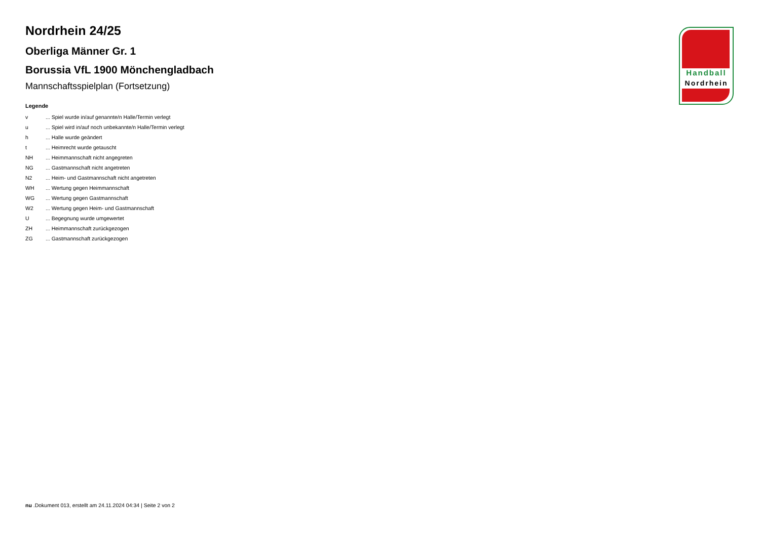Nordrhein 24/25
Oberliga Männer Gr. 1
Borussia VfL 1900 Mönchengladbach
Mannschaftsspielplan (Fortsetzung)
Legende
| v | ... Spiel wurde in/auf genannte/n Halle/Termin verlegt |
| u | ... Spiel wird in/auf noch unbekannte/n Halle/Termin verlegt |
| h | ... Halle wurde geändert |
| t | ... Heimrecht wurde getauscht |
| NH | ... Heimmannschaft nicht angegreten |
| NG | ... Gastmannschaft nicht angetreten |
| N2 | ... Heim- und Gastmannschaft nicht angetreten |
| WH | ... Wertung gegen Heimmannschaft |
| WG | ... Wertung gegen Gastmannschaft |
| W2 | ... Wertung gegen Heim- und Gastmannschaft |
| U | ... Begegnung wurde umgewertet |
| ZH | ... Heimmannschaft zurückgezogen |
| ZG | ... Gastmannschaft zurückgezogen |
Handball
Nordrhein
nu .Dokument 013, erstellt am 24.11.2024 04:34 | Seite 2 von 2